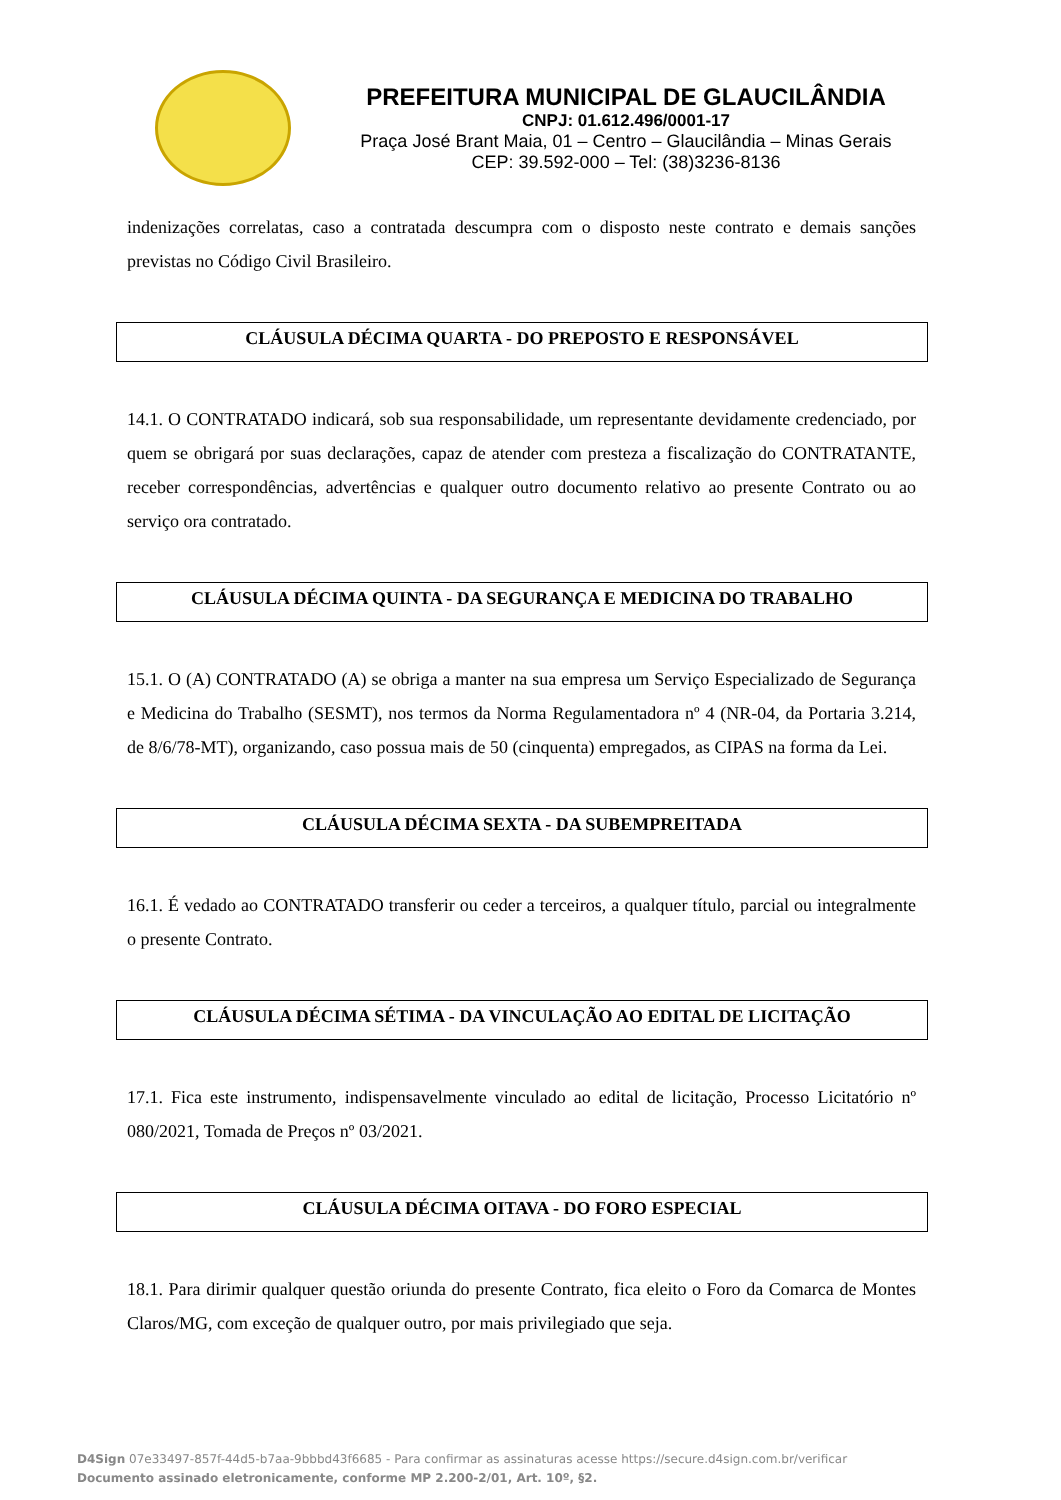PREFEITURA MUNICIPAL DE GLAUCILÂNDIA
CNPJ: 01.612.496/0001-17
Praça José Brant Maia, 01 – Centro – Glaucilândia – Minas Gerais
CEP: 39.592-000 – Tel: (38)3236-8136
indenizações correlatas, caso a contratada descumpra com o disposto neste contrato e demais sanções previstas no Código Civil Brasileiro.
CLÁUSULA DÉCIMA QUARTA - DO PREPOSTO E RESPONSÁVEL
14.1. O CONTRATADO indicará, sob sua responsabilidade, um representante devidamente credenciado, por quem se obrigará por suas declarações, capaz de atender com presteza a fiscalização do CONTRATANTE, receber correspondências, advertências e qualquer outro documento relativo ao presente Contrato ou ao serviço ora contratado.
CLÁUSULA DÉCIMA QUINTA - DA SEGURANÇA E MEDICINA DO TRABALHO
15.1. O (A) CONTRATADO (A) se obriga a manter na sua empresa um Serviço Especializado de Segurança e Medicina do Trabalho (SESMT), nos termos da Norma Regulamentadora nº 4 (NR-04, da Portaria 3.214, de 8/6/78-MT), organizando, caso possua mais de 50 (cinquenta) empregados, as CIPAS na forma da Lei.
CLÁUSULA DÉCIMA SEXTA - DA SUBEMPREITADA
16.1. É vedado ao CONTRATADO transferir ou ceder a terceiros, a qualquer título, parcial ou integralmente o presente Contrato.
CLÁUSULA DÉCIMA SÉTIMA - DA VINCULAÇÃO AO EDITAL DE LICITAÇÃO
17.1. Fica este instrumento, indispensavelmente vinculado ao edital de licitação, Processo Licitatório nº 080/2021, Tomada de Preços nº 03/2021.
CLÁUSULA DÉCIMA OITAVA - DO FORO ESPECIAL
18.1. Para dirimir qualquer questão oriunda do presente Contrato, fica eleito o Foro da Comarca de Montes Claros/MG, com exceção de qualquer outro, por mais privilegiado que seja.
D4Sign 07e33497-857f-44d5-b7aa-9bbbd43f6685 - Para confirmar as assinaturas acesse https://secure.d4sign.com.br/verificar
Documento assinado eletronicamente, conforme MP 2.200-2/01, Art. 10º, §2.